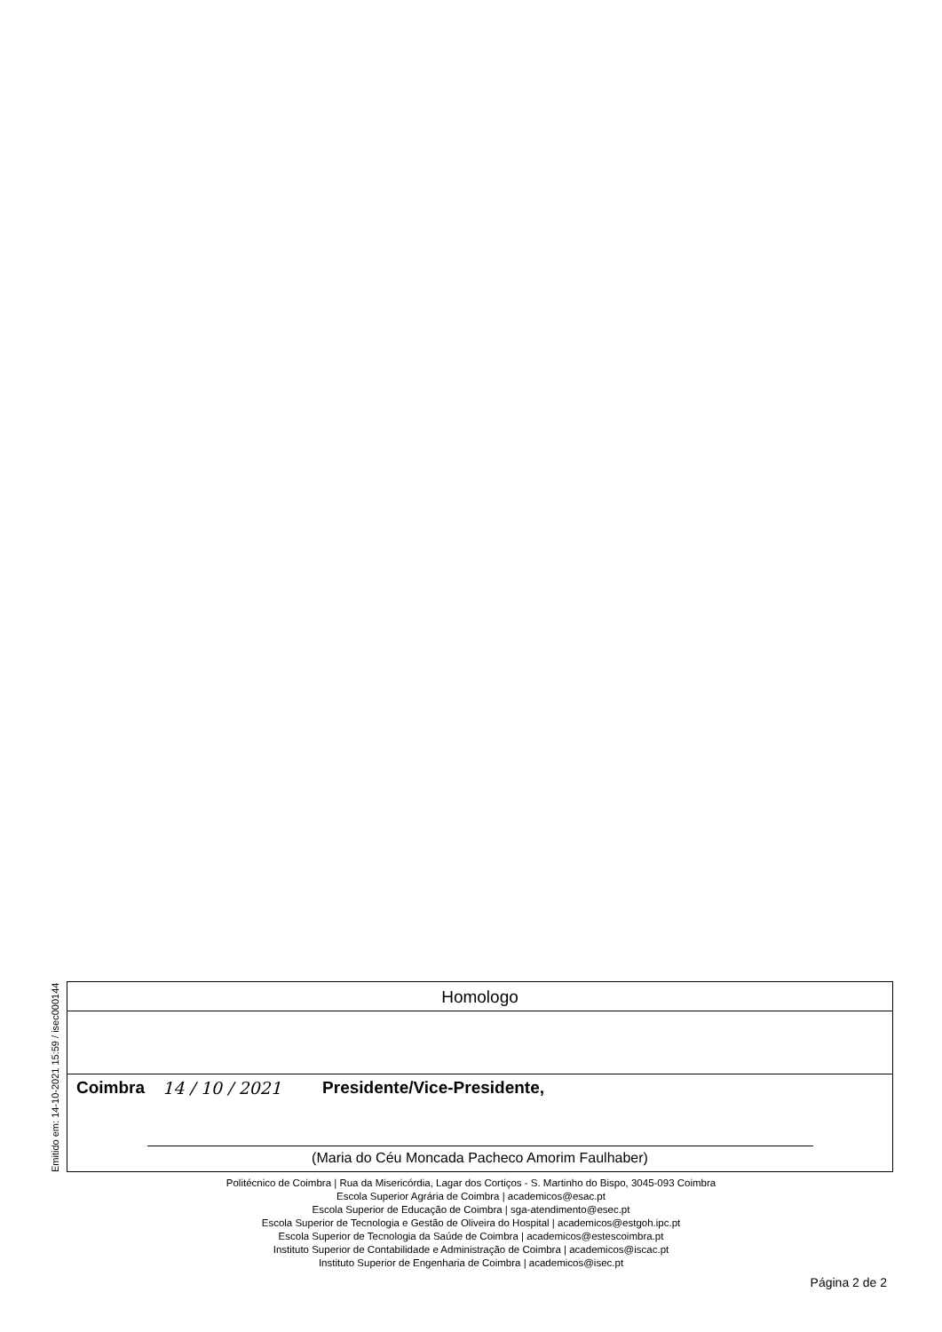Emitido em: 14-10-2021 15:59 / isec000144
Homologo
Coimbra 14 / 10 / 2021 Presidente/Vice-Presidente,
(Maria do Céu Moncada Pacheco Amorim Faulhaber)
Politécnico de Coimbra | Rua da Misericórdia, Lagar dos Cortiços - S. Martinho do Bispo, 3045-093 Coimbra
Escola Superior Agrária de Coimbra | academicos@esac.pt
Escola Superior de Educação de Coimbra | sga-atendimento@esec.pt
Escola Superior de Tecnologia e Gestão de Oliveira do Hospital | academicos@estgoh.ipc.pt
Escola Superior de Tecnologia da Saúde de Coimbra | academicos@estescoimbra.pt
Instituto Superior de Contabilidade e Administração de Coimbra | academicos@iscac.pt
Instituto Superior de Engenharia de Coimbra | academicos@isec.pt
Página 2 de 2